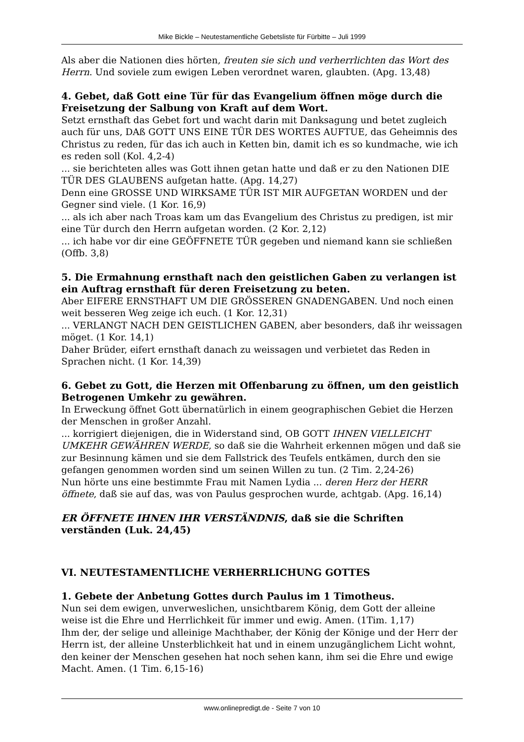Mike Bickle – Neutestamentliche Gebetsliste für Fürbitte – Juli 1999
Als aber die Nationen dies hörten, freuten sie sich und verherrlichten das Wort des Herrn. Und soviele zum ewigen Leben verordnet waren, glaubten. (Apg. 13,48)
4. Gebet, daß Gott eine Tür für das Evangelium öffnen möge durch die Freisetzung der Salbung von Kraft auf dem Wort.
Setzt ernsthaft das Gebet fort und wacht darin mit Danksagung und betet zugleich auch für uns, DAß GOTT UNS EINE TÜR DES WORTES AUFTUE, das Geheimnis des Christus zu reden, für das ich auch in Ketten bin, damit ich es so kundmache, wie ich es reden soll (Kol. 4,2-4)
... sie berichteten alles was Gott ihnen getan hatte und daß er zu den Nationen DIE TÜR DES GLAUBENS aufgetan hatte. (Apg. 14,27)
Denn eine GROSSE UND WIRKSAME TÜR IST MIR AUFGETAN WORDEN und der Gegner sind viele. (1 Kor. 16,9)
... als ich aber nach Troas kam um das Evangelium des Christus zu predigen, ist mir eine Tür durch den Herrn aufgetan worden. (2 Kor. 2,12)
... ich habe vor dir eine GEÖFFNETE TÜR gegeben und niemand kann sie schließen (Offb. 3,8)
5. Die Ermahnung ernsthaft nach den geistlichen Gaben zu verlangen ist ein Auftrag ernsthaft für deren Freisetzung zu beten.
Aber EIFERE ERNSTHAFT UM DIE GRÖSSEREN GNADENGABEN. Und noch einen weit besseren Weg zeige ich euch. (1 Kor. 12,31)
... VERLANGT NACH DEN GEISTLICHEN GABEN, aber besonders, daß ihr weissagen möget. (1 Kor. 14,1)
Daher Brüder, eifert ernsthaft danach zu weissagen und verbietet das Reden in Sprachen nicht. (1 Kor. 14,39)
6. Gebet zu Gott, die Herzen mit Offenbarung zu öffnen, um den geistlich Betrogenen Umkehr zu gewähren.
In Erweckung öffnet Gott übernatürlich in einem geographischen Gebiet die Herzen der Menschen in großer Anzahl.
... korrigiert diejenigen, die in Widerstand sind, OB GOTT IHNEN VIELLEICHT UMKEHR GEWÄHREN WERDE, so daß sie die Wahrheit erkennen mögen und daß sie zur Besinnung kämen und sie dem Fallstrick des Teufels entkämen, durch den sie gefangen genommen worden sind um seinen Willen zu tun. (2 Tim. 2,24-26)
Nun hörte uns eine bestimmte Frau mit Namen Lydia ... deren Herz der HERR öffnete, daß sie auf das, was von Paulus gesprochen wurde, achtgab. (Apg. 16,14)
ER ÖFFNETE IHNEN IHR VERSTÄNDNIS, daß sie die Schriften verständen (Luk. 24,45)
VI. NEUTESTAMENTLICHE VERHERRLICHUNG GOTTES
1. Gebete der Anbetung Gottes durch Paulus im 1 Timotheus.
Nun sei dem ewigen, unverweslichen, unsichtbarem König, dem Gott der alleine weise ist die Ehre und Herrlichkeit für immer und ewig. Amen. (1Tim. 1,17)
Ihm der, der selige und alleinige Machthaber, der König der Könige und der Herr der Herrn ist, der alleine Unsterblichkeit hat und in einem unzugänglichem Licht wohnt, den keiner der Menschen gesehen hat noch sehen kann, ihm sei die Ehre und ewige Macht. Amen. (1 Tim. 6,15-16)
www.onlinepredigt.de - Seite 7 von 10